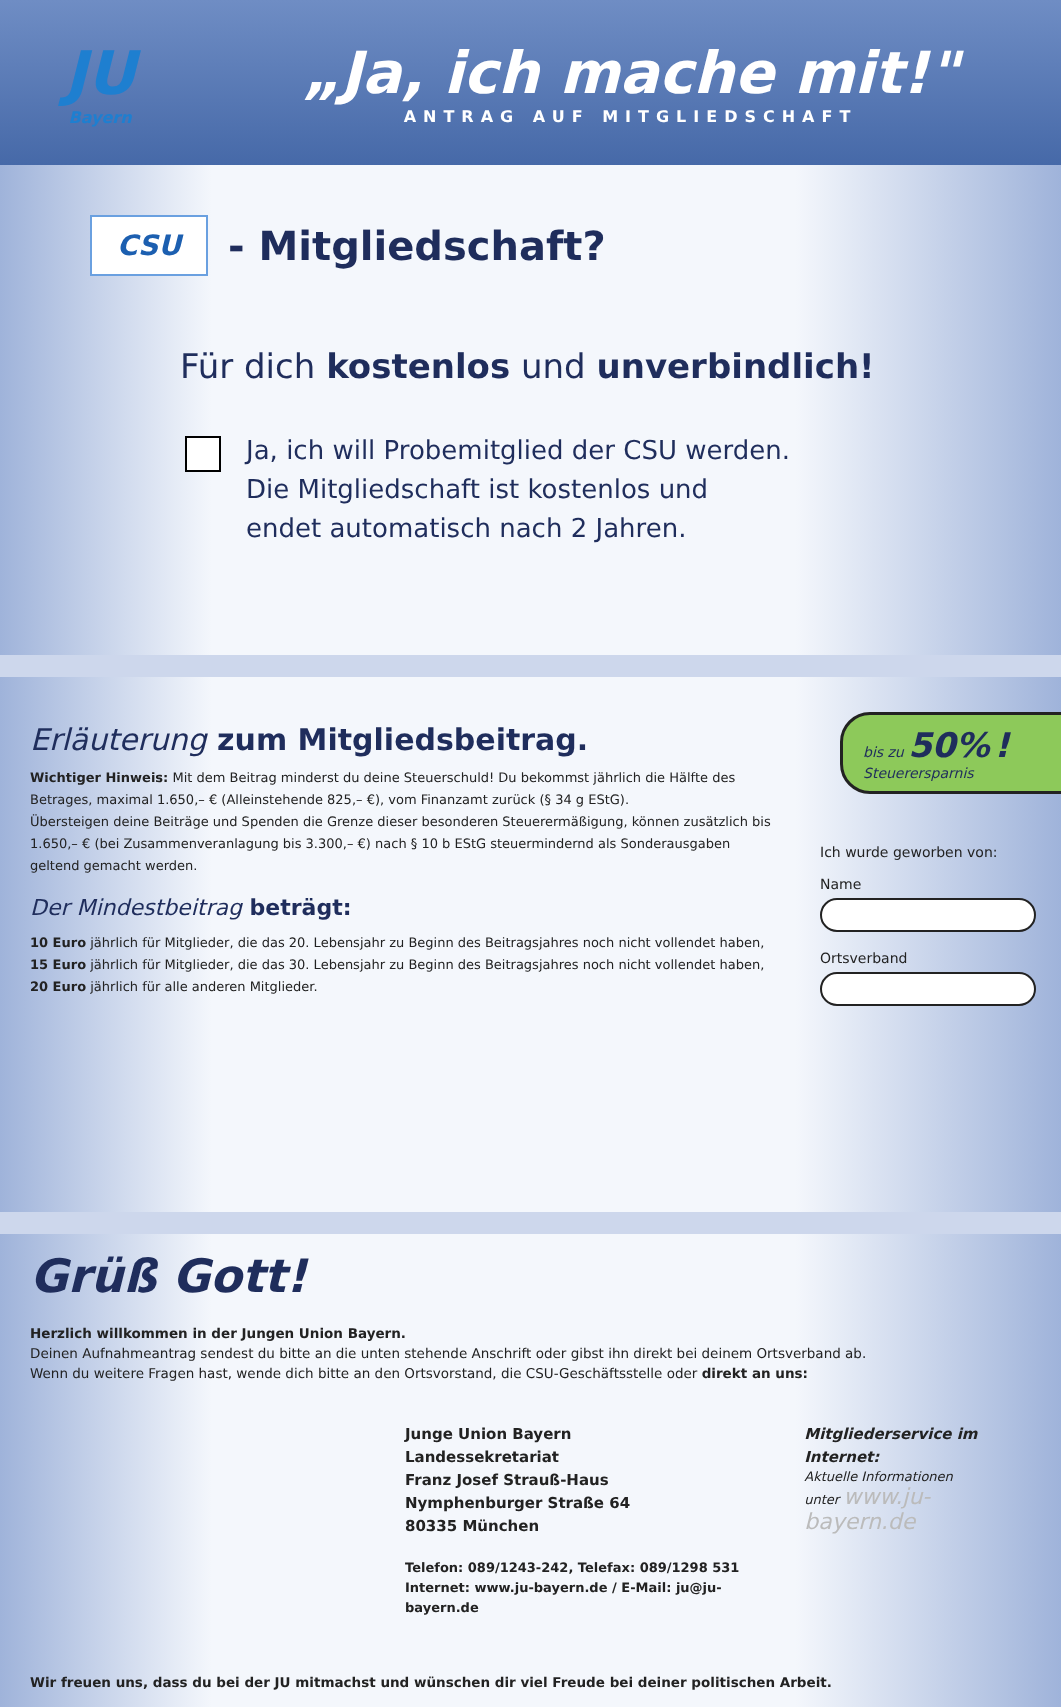JU
Bayern
„Ja, ich mache mit!"
ANTRAG AUF MITGLIEDSCHAFT
CSU
- Mitgliedschaft?
Für dich kostenlos und unverbindlich!
Ja, ich will Probemitglied der CSU werden.
Die Mitgliedschaft ist kostenlos und
endet automatisch nach 2 Jahren.
Erläuterung zum Mitgliedsbeitrag.
Wichtiger Hinweis: Mit dem Beitrag minderst du deine Steuerschuld! Du bekommst jährlich die Hälfte des Betrages, maximal 1.650,– € (Alleinstehende 825,– €), vom Finanzamt zurück (§ 34 g EStG).
Übersteigen deine Beiträge und Spenden die Grenze dieser besonderen Steuerermäßigung, können zusätzlich bis 1.650,– € (bei Zusammenveranlagung bis 3.300,– €) nach § 10 b EStG steuermindernd als Sonderausgaben geltend gemacht werden.
Der Mindestbeitrag beträgt:
10 Euro jährlich für Mitglieder, die das 20. Lebensjahr zu Beginn des Beitragsjahres noch nicht vollendet haben,
15 Euro jährlich für Mitglieder, die das 30. Lebensjahr zu Beginn des Beitragsjahres noch nicht vollendet haben,
20 Euro jährlich für alle anderen Mitglieder.
bis zu 50% !
Steuerersparnis
Ich wurde geworben von:
Name
Ortsverband
Grüß Gott!
Herzlich willkommen in der Jungen Union Bayern.
Deinen Aufnahmeantrag sendest du bitte an die unten stehende Anschrift oder gibst ihn direkt bei deinem Ortsverband ab.
Wenn du weitere Fragen hast, wende dich bitte an den Ortsvorstand, die CSU-Geschäftsstelle oder direkt an uns:
Junge Union Bayern
Landessekretariat
Franz Josef Strauß-Haus
Nymphenburger Straße 64
80335 München
Telefon: 089/1243-242, Telefax: 089/1298 531
Internet: www.ju-bayern.de / E-Mail: ju@ju-bayern.de
Mitgliederservice im Internet:
Aktuelle Informationen
unter www.ju-bayern.de
Wir freuen uns, dass du bei der JU mitmachst und wünschen dir viel Freude bei deiner politischen Arbeit.